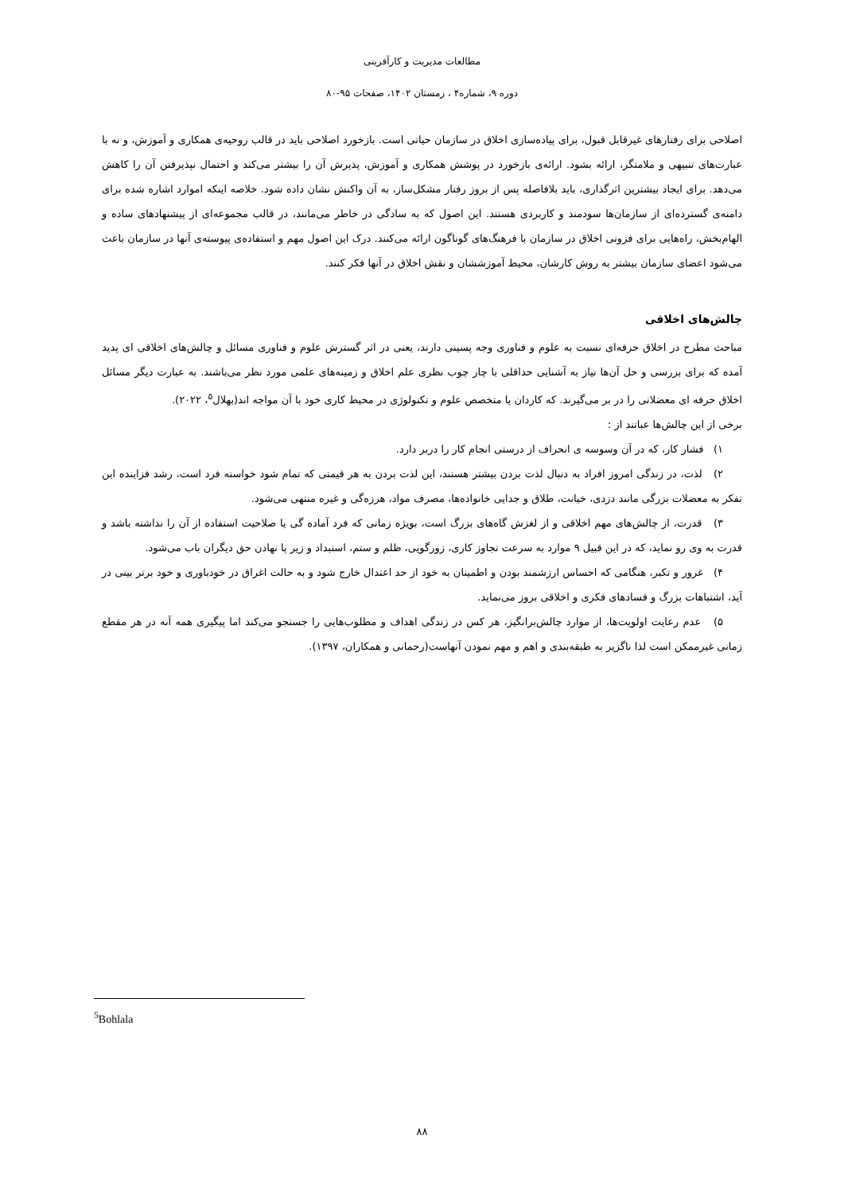مطالعات مدیریت و کارآفرینی
دوره ۹، شماره۴ ، زمستان ۱۴۰۲، صفحات ۹۵-۸۰
اصلاحی برای رفتارهای غیرقابل قبول، برای پیاده‌سازی اخلاق در سازمان حیاتی است. بازخورد اصلاحی باید در قالب روحیه‌ی همکاری و آموزش، و نه با عبارت‌های تنبیهی و ملامتگر، ارائه بشود. ارائه‌ی بازخورد در پوشش همکاری و آموزش، پذیرش آن را بیشتر می‌کند و احتمال نپذیرفتن آن را کاهش می‌دهد. برای ایجاد بیشترین اثرگذاری، باید بلافاصله پس از بروز رفتار مشکل‌ساز، به آن واکنش نشان داده شود. خلاصه اینکه اموارد اشاره شده برای دامنه‌ی گسترده‌ای از سازمان‌ها سودمند و کاربردی هستند. این اصول که به سادگی در خاطر می‌مانند، در قالب مجموعه‌ای از پیشنهادهای ساده و الهام‌بخش، راه‌هایی برای فزونی اخلاق در سازمان با فرهنگ‌های گوناگون ارائه می‌کنند. درک این اصول مهم و استفاده‌ی پیوسته‌ی آنها در سازمان باعث می‌شود اعضای سازمان بیشتر به روش کارشان، محیط آموزششان و نقش اخلاق در آنها فکر کنند.
چالش‌های اخلاقی
مباحث مطرح در اخلاق حرفه‌ای نسبت به علوم و فناوری وجه پسینی دارند، یعنی در اثر گسترش علوم و فناوری مسائل و چالش‌های اخلاقی ای پدید آمده که برای بررسی و حل آن‌ها نیاز به آشنایی حداقلی با چار چوب نظری علم اخلاق و زمینه‌های علمی مورد نظر می‌باشند. به عبارت دیگر مسائل اخلاق حرفه ای معضلاتی را در بر می‌گیرند. که کاردان یا متخصص علوم و تکنولوژی در محیط کاری خود با آن مواجه اند(بهلال<sup>۵</sup>، ۲۰۲۲).
برخی از این چالش‌ها عباتند از :
۱) فشار کار، که در آن وسوسه ی انحراف از درستی انجام کار را دربر دارد.
۲) لذت، در زندگی امروز افراد به دنبال لذت بردن بیشتر هستند، این لذت بردن به هر قیمتی که تمام شود خواسته فرد است، رشد فزاینده این تفکر به معضلات بزرگی مانند دزدی، خیانت، طلاق و جدایی خانواده‌ها، مصرف مواد، هرزه‌گی و غیره منتهی می‌شود.
۳) قدرت، از چالش‌های مهم اخلاقی و از لغزش گاه‌های بزرگ است، بویژه زمانی که فرد آماده گی یا صلاحیت استفاده از آن را نداشته باشد و قدرت به وی رو نماید، که در این قبیل ۹ موارد به سرعت تجاوز کاری، زورگویی، ظلم و ستم، استبداد و زیر پا نهادن حق دیگران باب می‌شود.
۴) غرور و تکبر، هنگامی که احساس ارزشمند بودن و اطمینان به خود از حد اعتدال خارج شود و به حالت اغراق در خودباوری و خود برتر بینی در آید، اشتباهات بزرگ و فسادهای فکری و اخلاقی بروز می‌نماید.
۵) عدم رعایت اولویت‌ها، از موارد چالش‌برانگیز، هر کس در زندگی اهداف و مطلوب‌هایی را جستجو می‌کند اما پیگیری همه آنه در هر مقطع زمانی غیرممکن است لذا ناگزیر به طبقه‌بندی و اهم و مهم نمودن آنهاست(رحمانی و همکاران، ۱۳۹۷).
<sup>5</sup> Bohlala
۸۸